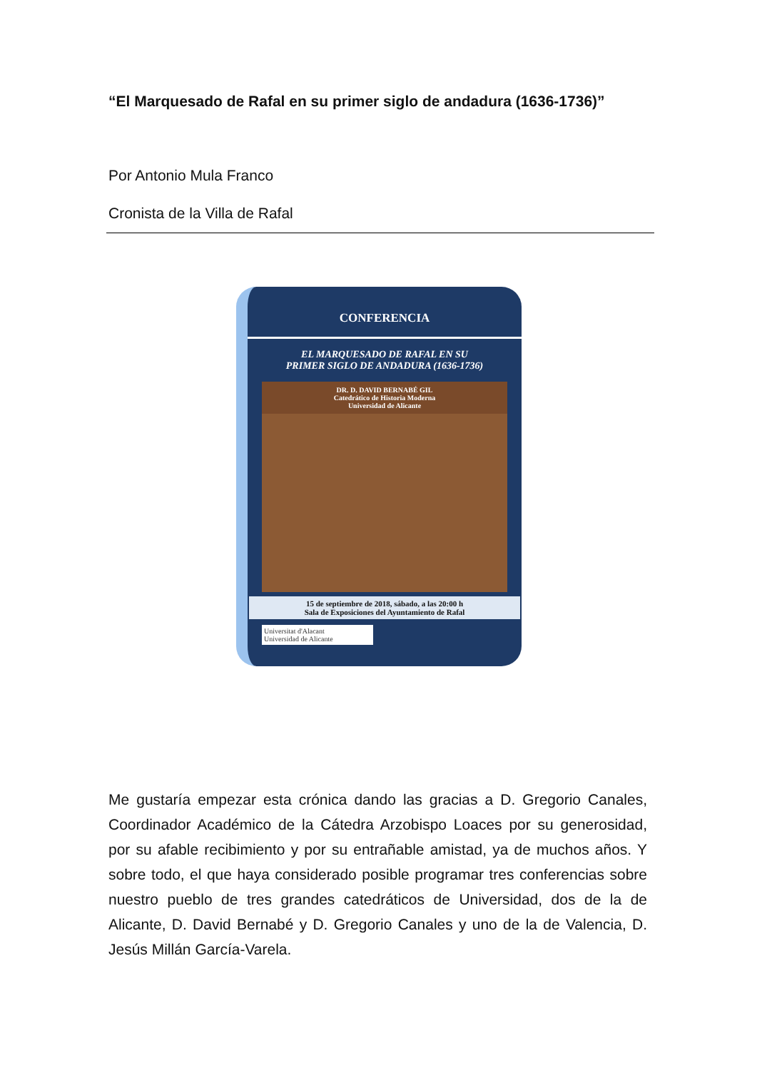“El Marquesado de Rafal en su primer siglo de andadura (1636-1736)”
Por Antonio Mula Franco
Cronista de la Villa de Rafal
CONFERENCIA
EL MARQUESADO DE RAFAL EN SU
PRIMER SIGLO DE ANDADURA (1636-1736)
DR. D. DAVID BERNABÉ GIL
Catedrático de Historia Moderna
Universidad de Alicante
15 de septiembre de 2018, sábado, a las 20:00 h
Sala de Exposiciones del Ayuntamiento de Rafal
Universitat d'Alacant
Universidad de Alicante
Me gustaría empezar esta crónica dando las gracias a D. Gregorio Canales, Coordinador Académico de la Cátedra Arzobispo Loaces por su generosidad, por su afable recibimiento y por su entrañable amistad, ya de muchos años. Y sobre todo, el que haya considerado posible programar tres conferencias sobre nuestro pueblo de tres grandes catedráticos de Universidad, dos de la de Alicante, D. David Bernabé y D. Gregorio Canales y uno de la de Valencia, D. Jesús Millán García-Varela.